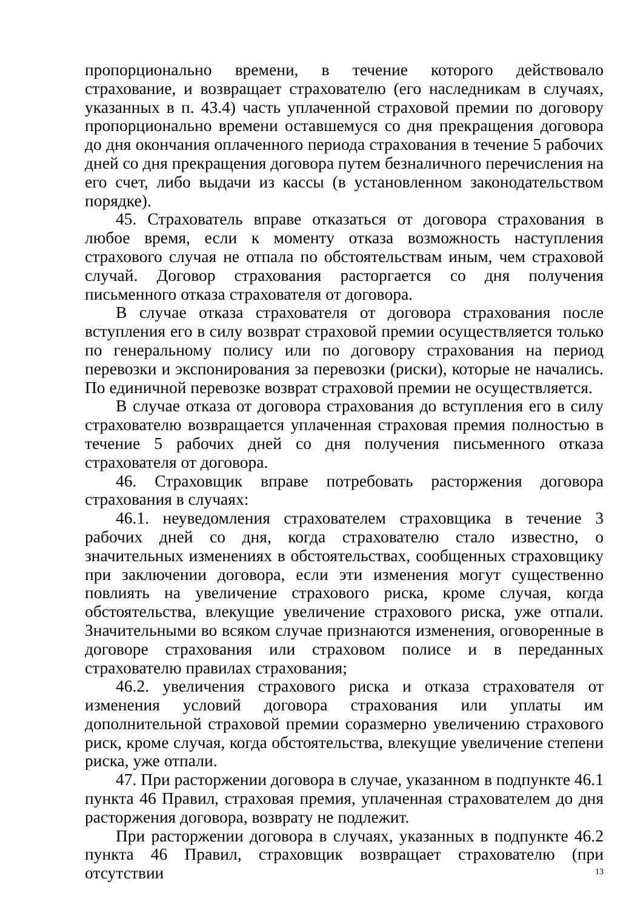пропорционально времени, в течение которого действовало страхование, и возвращает страхователю (его наследникам в случаях, указанных в п. 43.4) часть уплаченной страховой премии по договору пропорционально времени оставшемуся со дня прекращения договора до дня окончания оплаченного периода страхования в течение 5 рабочих дней со дня прекращения договора путем безналичного перечисления на его счет, либо выдачи из кассы (в установленном законодательством порядке).
45. Страхователь вправе отказаться от договора страхования в любое время, если к моменту отказа возможность наступления страхового случая не отпала по обстоятельствам иным, чем страховой случай. Договор страхования расторгается со дня получения письменного отказа страхователя от договора.
В случае отказа страхователя от договора страхования после вступления его в силу возврат страховой премии осуществляется только по генеральному полису или по договору страхования на период перевозки и экспонирования за перевозки (риски), которые не начались. По единичной перевозке возврат страховой премии не осуществляется.
В случае отказа от договора страхования до вступления его в силу страхователю возвращается уплаченная страховая премия полностью в течение 5 рабочих дней со дня получения письменного отказа страхователя от договора.
46. Страховщик вправе потребовать расторжения договора страхования в случаях:
46.1. неуведомления страхователем страховщика в течение 3 рабочих дней со дня, когда страхователю стало известно, о значительных изменениях в обстоятельствах, сообщенных страховщику при заключении договора, если эти изменения могут существенно повлиять на увеличение страхового риска, кроме случая, когда обстоятельства, влекущие увеличение страхового риска, уже отпали. Значительными во всяком случае признаются изменения, оговоренные в договоре страхования или страховом полисе и в переданных страхователю правилах страхования;
46.2. увеличения страхового риска и отказа страхователя от изменения условий договора страхования или уплаты им дополнительной страховой премии соразмерно увеличению страхового риск, кроме случая, когда обстоятельства, влекущие увеличение степени риска, уже отпали.
47. При расторжении договора в случае, указанном в подпункте 46.1 пункта 46 Правил, страховая премия, уплаченная страхователем до дня расторжения договора, возврату не подлежит.
При расторжении договора в случаях, указанных в подпункте 46.2 пункта 46 Правил, страховщик возвращает страхователю (при отсутствии
13